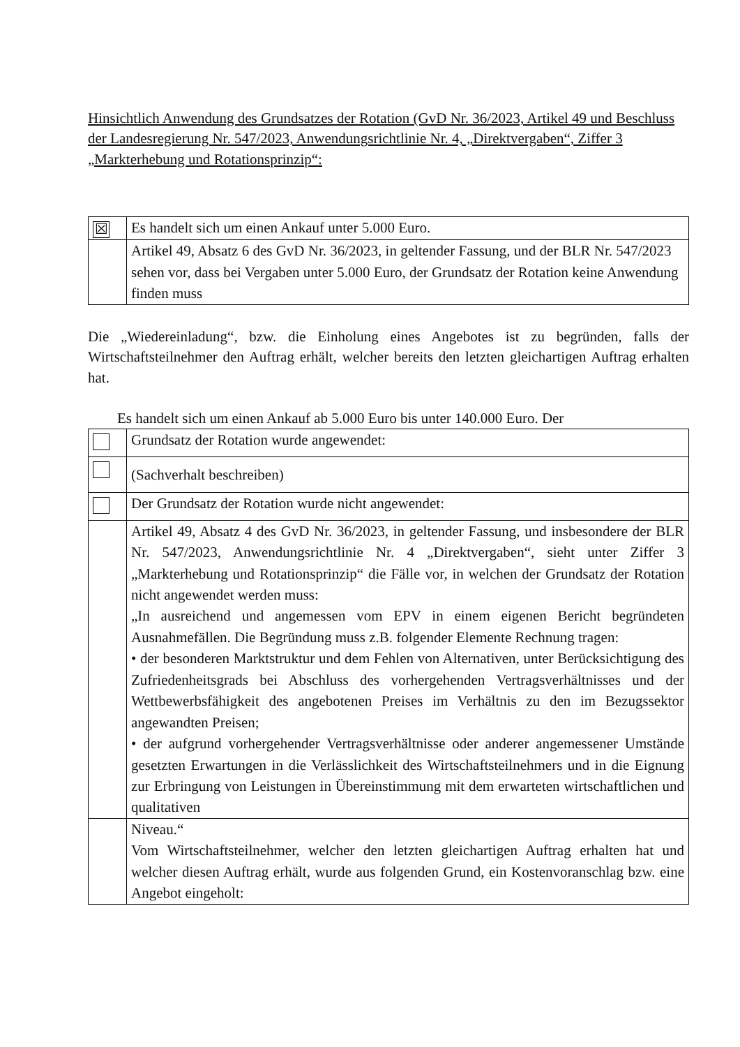Hinsichtlich Anwendung des Grundsatzes der Rotation (GvD Nr. 36/2023, Artikel 49 und Beschluss der Landesregierung Nr. 547/2023, Anwendungsrichtlinie Nr. 4, „Direktvergaben“, Ziffer 3 „Markterhebung und Rotationsprinzip“:
| ☒ | Es handelt sich um einen Ankauf unter 5.000 Euro. |
| | Artikel 49, Absatz 6 des GvD Nr. 36/2023, in geltender Fassung, und der BLR Nr. 547/2023 sehen vor, dass bei Vergaben unter 5.000 Euro, der Grundsatz der Rotation keine Anwendung finden muss |
Die „Wiedereinladung“, bzw. die Einholung eines Angebotes ist zu begründen, falls der Wirtschaftsteilnehmer den Auftrag erhält, welcher bereits den letzten gleichartigen Auftrag erhalten hat.
Es handelt sich um einen Ankauf ab 5.000 Euro bis unter 140.000 Euro. Der
| | Grundsatz der Rotation wurde angewendet: |
| | (Sachverhalt beschreiben) |
| | Der Grundsatz der Rotation wurde nicht angewendet: |
| | Artikel 49, Absatz 4 des GvD Nr. 36/2023, in geltender Fassung, und insbesondere der BLR Nr. 547/2023, Anwendungsrichtlinie Nr. 4 „Direktvergaben“, sieht unter Ziffer 3 „Markterhebung und Rotationsprinzip“ die Fälle vor, in welchen der Grundsatz der Rotation nicht angewendet werden muss: „In ausreichend und angemessen vom EPV in einem eigenen Bericht begründeten Ausnahmefällen. Die Begründung muss z.B. folgender Elemente Rechnung tragen: • der besonderen Marktstruktur und dem Fehlen von Alternativen, unter Berücksichtigung des Zufriedenheitsgrads bei Abschluss des vorhergehenden Vertragsverhältnisses und der Wettbewerbsfähigkeit des angebotenen Preises im Verhältnis zu den im Bezugssektor angewandten Preisen; • der aufgrund vorhergehender Vertragsverhältnisse oder anderer angemessener Umstände gesetzten Erwartungen in die Verlässlichkeit des Wirtschaftsteilnehmers und in die Eignung zur Erbringung von Leistungen in Übereinstimmung mit dem erwarteten wirtschaftlichen und qualitativen |
| | Niveau.“ Vom Wirtschaftsteilnehmer, welcher den letzten gleichartigen Auftrag erhalten hat und welcher diesen Auftrag erhält, wurde aus folgenden Grund, ein Kostenvoranschlag bzw. eine Angebot eingeholt: |